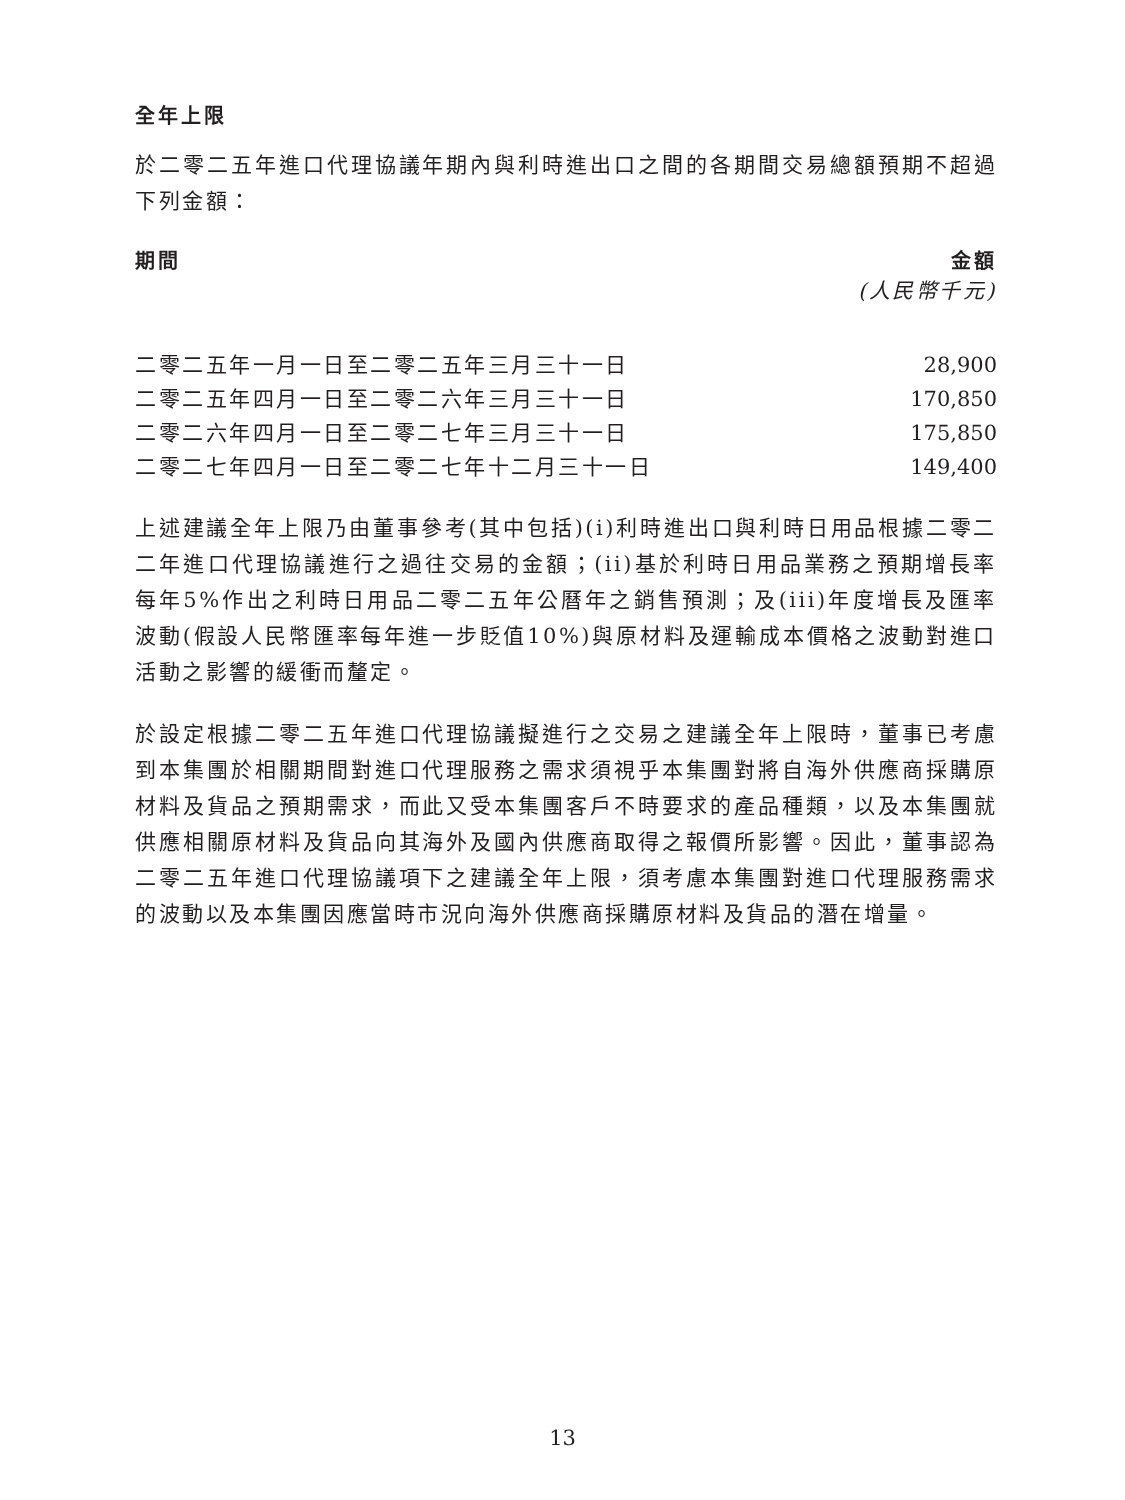全年上限
於二零二五年進口代理協議年期內與利時進出口之間的各期間交易總額預期不超過下列金額：
| 期間 | 金額 |
| --- | --- |
| | (人民幣千元) |
| 二零二五年一月一日至二零二五年三月三十一日 | 28,900 |
| 二零二五年四月一日至二零二六年三月三十一日 | 170,850 |
| 二零二六年四月一日至二零二七年三月三十一日 | 175,850 |
| 二零二七年四月一日至二零二七年十二月三十一日 | 149,400 |
上述建議全年上限乃由董事參考(其中包括)(i)利時進出口與利時日用品根據二零二二年進口代理協議進行之過往交易的金額；(ii)基於利時日用品業務之預期增長率每年5%作出之利時日用品二零二五年公曆年之銷售預測；及(iii)年度增長及匯率波動(假設人民幣匯率每年進一步貶值10%)與原材料及運輸成本價格之波動對進口活動之影響的緩衝而釐定。
於設定根據二零二五年進口代理協議擬進行之交易之建議全年上限時，董事已考慮到本集團於相關期間對進口代理服務之需求須視乎本集團對將自海外供應商採購原材料及貨品之預期需求，而此又受本集團客戶不時要求的產品種類，以及本集團就供應相關原材料及貨品向其海外及國內供應商取得之報價所影響。因此，董事認為二零二五年進口代理協議項下之建議全年上限，須考慮本集團對進口代理服務需求的波動以及本集團因應當時市況向海外供應商採購原材料及貨品的潛在增量。
13